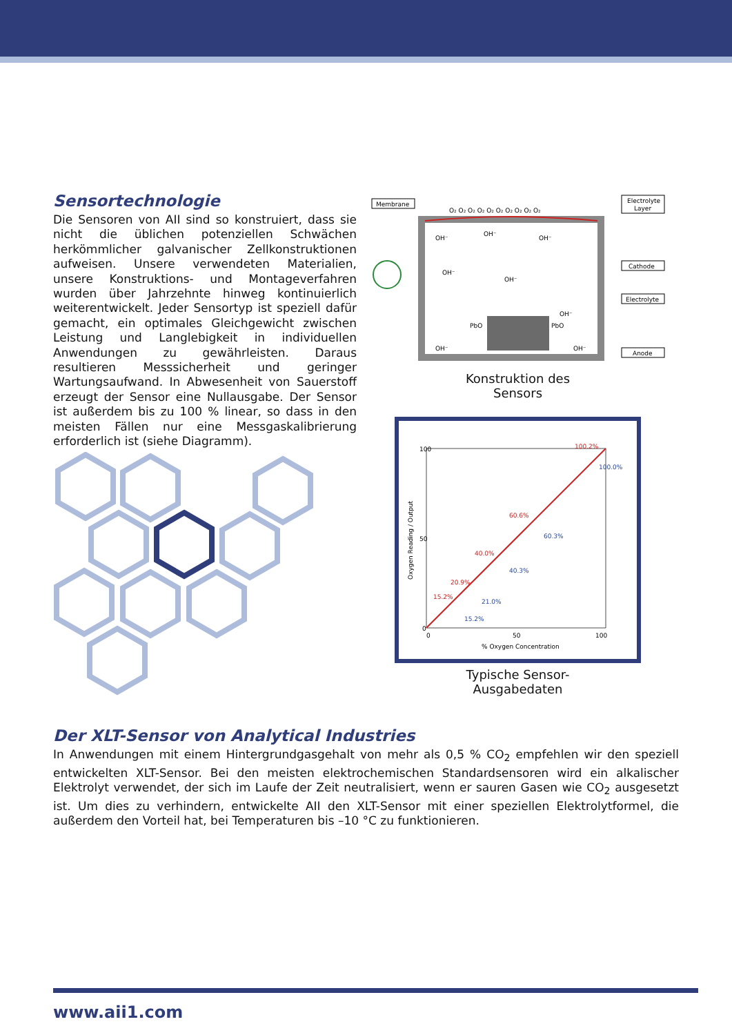Sensortechnologie
Die Sensoren von AII sind so konstruiert, dass sie nicht die üblichen potenziellen Schwächen herkömmlicher galvanischer Zellkonstruktionen aufweisen. Unsere verwendeten Materialien, unsere Konstruktions- und Montageverfahren wurden über Jahrzehnte hinweg kontinuierlich weiterentwickelt. Jeder Sensortyp ist speziell dafür gemacht, ein optimales Gleichgewicht zwischen Leistung und Langlebigkeit in individuellen Anwendungen zu gewährleisten. Daraus resultieren Messsicherheit und geringer Wartungsaufwand. In Abwesenheit von Sauerstoff erzeugt der Sensor eine Nullausgabe. Der Sensor ist außerdem bis zu 100 % linear, so dass in den meisten Fällen nur eine Messgaskalibrierung erforderlich ist (siehe Diagramm).
Membrane
Electrolyte
Layer
Cathode
Electrolyte
Anode
OH⁻
OH⁻
OH⁻
OH⁻
OH⁻
OH⁻
PbO
PbO
OH⁻
OH⁻
O₂ O₂ O₂ O₂ O₂ O₂ O₂ O₂ O₂ O₂
Konstruktion des
Sensors
100
50
0
0
50
100
% Oxygen Concentration
Oxygen Reading / Output
100.2%
100.0%
60.6%
60.3%
40.0%
40.3%
20.9%
15.2%
21.0%
15.2%
Typische Sensor-
Ausgabedaten
Der XLT-Sensor von Analytical Industries
In Anwendungen mit einem Hintergrundgasgehalt von mehr als 0,5 % CO<sub>2</sub> empfehlen wir den speziell entwickelten XLT-Sensor. Bei den meisten elektrochemischen Standardsensoren wird ein alkalischer Elektrolyt verwendet, der sich im Laufe der Zeit neutralisiert, wenn er sauren Gasen wie CO<sub>2</sub> ausgesetzt ist. Um dies zu verhindern, entwickelte AII den XLT-Sensor mit einer speziellen Elektrolytformel, die außerdem den Vorteil hat, bei Temperaturen bis –10 °C zu funktionieren.
www.aii1.com